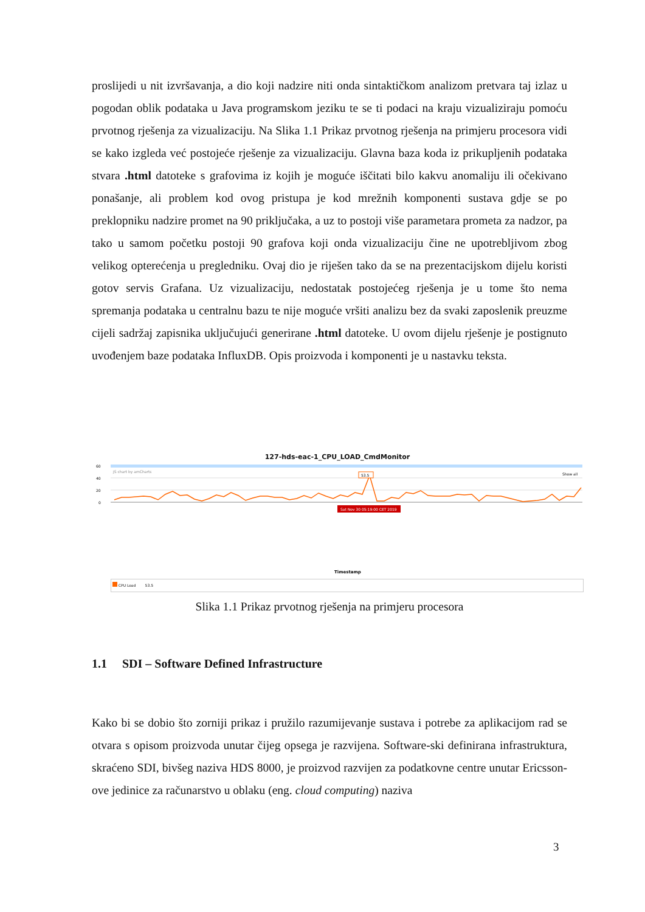proslijedi u nit izvršavanja, a dio koji nadzire niti onda sintaktičkom analizom pretvara taj izlaz u pogodan oblik podataka u Java programskom jeziku te se ti podaci na kraju vizualiziraju pomoću prvotnog rješenja za vizualizaciju. Na Slika 1.1 Prikaz prvotnog rješenja na primjeru procesora vidi se kako izgleda već postojeće rješenje za vizualizaciju. Glavna baza koda iz prikupljenih podataka stvara .html datoteke s grafovima iz kojih je moguće iščitati bilo kakvu anomaliju ili očekivano ponašanje, ali problem kod ovog pristupa je kod mrežnih komponenti sustava gdje se po preklopniku nadzire promet na 90 priključaka, a uz to postoji više parametara prometa za nadzor, pa tako u samom početku postoji 90 grafova koji onda vizualizaciju čine ne upotrebljivom zbog velikog opterećenja u pregledniku. Ovaj dio je riješen tako da se na prezentacijskom dijelu koristi gotov servis Grafana. Uz vizualizaciju, nedostatak postojećeg rješenja je u tome što nema spremanja podataka u centralnu bazu te nije moguće vršiti analizu bez da svaki zaposlenik preuzme cijeli sadržaj zapisnika uključujući generirane .html datoteke. U ovom dijelu rješenje je postignuto uvođenjem baze podataka InfluxDB. Opis proizvoda i komponenti je u nastavku teksta.
127-hds-eac-1_CPU_LOAD_CmdMonitor
0
20
40
60
JS chart by amCharts
Show all
53.5
Sat Nov 30 05:19:00 CET 2019
Timestamp
CPU Load 53.5
Slika 1.1 Prikaz prvotnog rješenja na primjeru procesora
1.1 SDI – Software Defined Infrastructure
Kako bi se dobio što zorniji prikaz i pružilo razumijevanje sustava i potrebe za aplikacijom rad se otvara s opisom proizvoda unutar čijeg opsega je razvijena. Software-ski definirana infrastruktura, skraćeno SDI, bivšeg naziva HDS 8000, je proizvod razvijen za podatkovne centre unutar Ericsson-ove jedinice za računarstvo u oblaku (eng. cloud computing) naziva
3